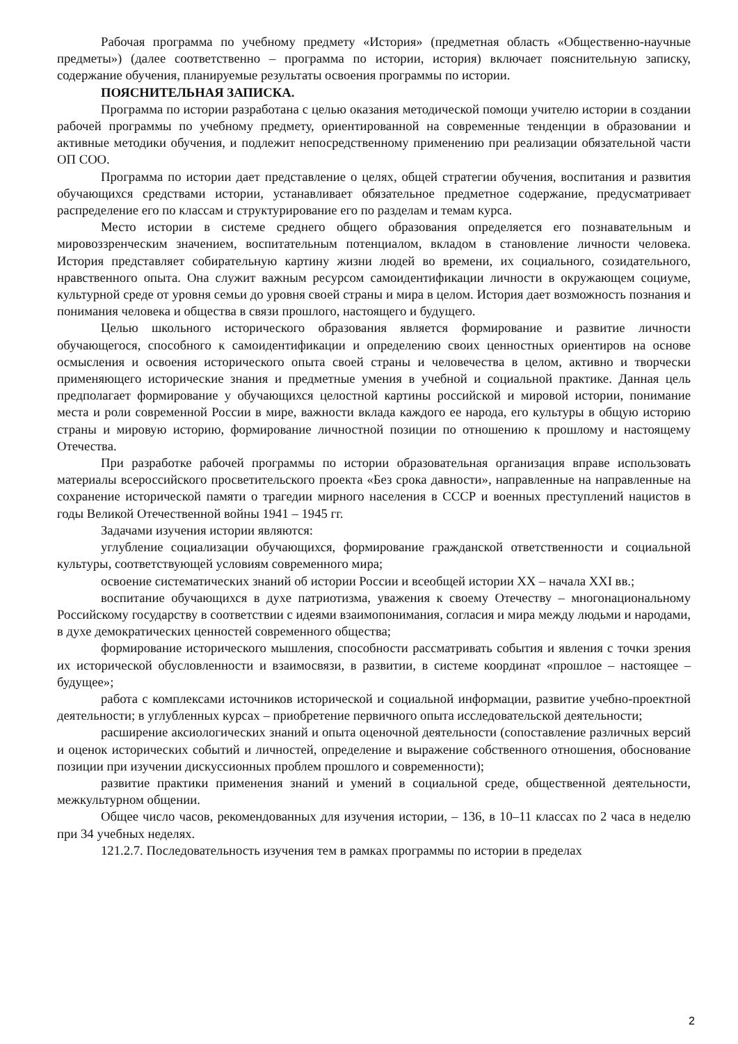Рабочая программа по учебному предмету «История» (предметная область «Общественно-научные предметы») (далее соответственно – программа по истории, история) включает пояснительную записку, содержание обучения, планируемые результаты освоения программы по истории.
ПОЯСНИТЕЛЬНАЯ ЗАПИСКА.
Программа по истории разработана с целью оказания методической помощи учителю истории в создании рабочей программы по учебному предмету, ориентированной на современные тенденции в образовании и активные методики обучения, и подлежит непосредственному применению при реализации обязательной части ОП СОО.
Программа по истории дает представление о целях, общей стратегии обучения, воспитания и развития обучающихся средствами истории, устанавливает обязательное предметное содержание, предусматривает распределение его по классам и структурирование его по разделам и темам курса.
Место истории в системе среднего общего образования определяется его познавательным и мировоззренческим значением, воспитательным потенциалом, вкладом в становление личности человека. История представляет собирательную картину жизни людей во времени, их социального, созидательного, нравственного опыта. Она служит важным ресурсом самоидентификации личности в окружающем социуме, культурной среде от уровня семьи до уровня своей страны и мира в целом. История дает возможность познания и понимания человека и общества в связи прошлого, настоящего и будущего.
Целью школьного исторического образования является формирование и развитие личности обучающегося, способного к самоидентификации и определению своих ценностных ориентиров на основе осмысления и освоения исторического опыта своей страны и человечества в целом, активно и творчески применяющего исторические знания и предметные умения в учебной и социальной практике. Данная цель предполагает формирование у обучающихся целостной картины российской и мировой истории, понимание места и роли современной России в мире, важности вклада каждого ее народа, его культуры в общую историю страны и мировую историю, формирование личностной позиции по отношению к прошлому и настоящему Отечества.
При разработке рабочей программы по истории образовательная организация вправе использовать материалы всероссийского просветительского проекта «Без срока давности», направленные на направленные на сохранение исторической памяти о трагедии мирного населения в СССР и военных преступлений нацистов в годы Великой Отечественной войны 1941 – 1945 гг.
Задачами изучения истории являются:
углубление социализации обучающихся, формирование гражданской ответственности и социальной культуры, соответствующей условиям современного мира;
освоение систематических знаний об истории России и всеобщей истории XX – начала XXI вв.;
воспитание обучающихся в духе патриотизма, уважения к своему Отечеству – многонациональному Российскому государству в соответствии с идеями взаимопонимания, согласия и мира между людьми и народами, в духе демократических ценностей современного общества;
формирование исторического мышления, способности рассматривать события и явления с точки зрения их исторической обусловленности и взаимосвязи, в развитии, в системе координат «прошлое – настоящее – будущее»;
работа с комплексами источников исторической и социальной информации, развитие учебно-проектной деятельности; в углубленных курсах – приобретение первичного опыта исследовательской деятельности;
расширение аксиологических знаний и опыта оценочной деятельности (сопоставление различных версий и оценок исторических событий и личностей, определение и выражение собственного отношения, обоснование позиции при изучении дискуссионных проблем прошлого и современности);
развитие практики применения знаний и умений в социальной среде, общественной деятельности, межкультурном общении.
Общее число часов, рекомендованных для изучения истории, – 136, в 10–11 классах по 2 часа в неделю при 34 учебных неделях.
121.2.7. Последовательность изучения тем в рамках программы по истории в пределах
2